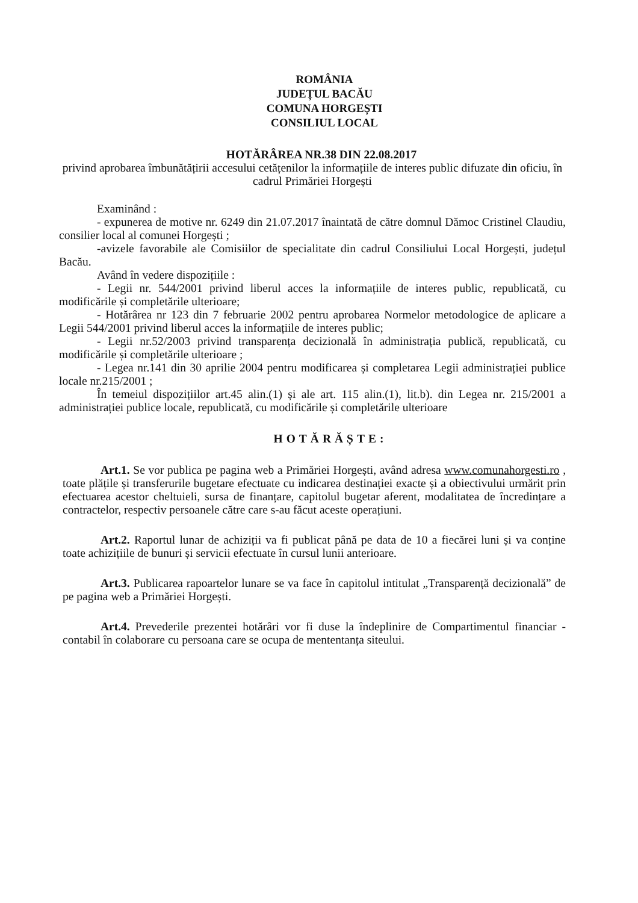ROMÂNIA
JUDEȚUL BACĂU
COMUNA HORGEȘTI
CONSILIUL LOCAL
HOTĂRÂREA NR.38 DIN 22.08.2017
privind aprobarea îmbunătățirii accesului cetățenilor la informațiile de interes public difuzate din oficiu, în cadrul Primăriei Horgești
Examinând :
- expunerea de motive nr. 6249 din 21.07.2017 înaintată de către domnul Dămoc Cristinel Claudiu, consilier local al comunei Horgești ;
-avizele favorabile ale Comisiilor de specialitate din cadrul Consiliului Local Horgești, județul Bacău.
Având în vedere dispozițiile :
- Legii nr. 544/2001 privind liberul acces la informațiile de interes public, republicată, cu modificările și completările ulterioare;
- Hotărârea nr 123 din 7 februarie 2002 pentru aprobarea Normelor metodologice de aplicare a Legii 544/2001 privind liberul acces la informațiile de interes public;
- Legii nr.52/2003 privind transparența decizională în administrația publică, republicată, cu modificările și completările ulterioare ;
- Legea nr.141 din 30 aprilie 2004 pentru modificarea și completarea Legii administrației publice locale nr.215/2001 ;
În temeiul dispozițiilor art.45 alin.(1) și ale art. 115 alin.(1), lit.b). din Legea nr. 215/2001 a administrației publice locale, republicată, cu modificările și completările ulterioare
HOTĂRĂȘTE:
Art.1. Se vor publica pe pagina web a Primăriei Horgești, având adresa www.comunahorgesti.ro , toate plățile și transferurile bugetare efectuate cu indicarea destinației exacte și a obiectivului urmărit prin efectuarea acestor cheltuieli, sursa de finanțare, capitolul bugetar aferent, modalitatea de încredințare a contractelor, respectiv persoanele către care s-au făcut aceste operațiuni.
Art.2. Raportul lunar de achiziții va fi publicat până pe data de 10 a fiecărei luni și va conține toate achizițiile de bunuri și servicii efectuate în cursul lunii anterioare.
Art.3. Publicarea rapoartelor lunare se va face în capitolul intitulat „Transparență decizională” de pe pagina web a Primăriei Horgești.
Art.4. Prevederile prezentei hotărâri vor fi duse la îndeplinire de Compartimentul financiar - contabil în colaborare cu persoana care se ocupa de mententanța siteului.